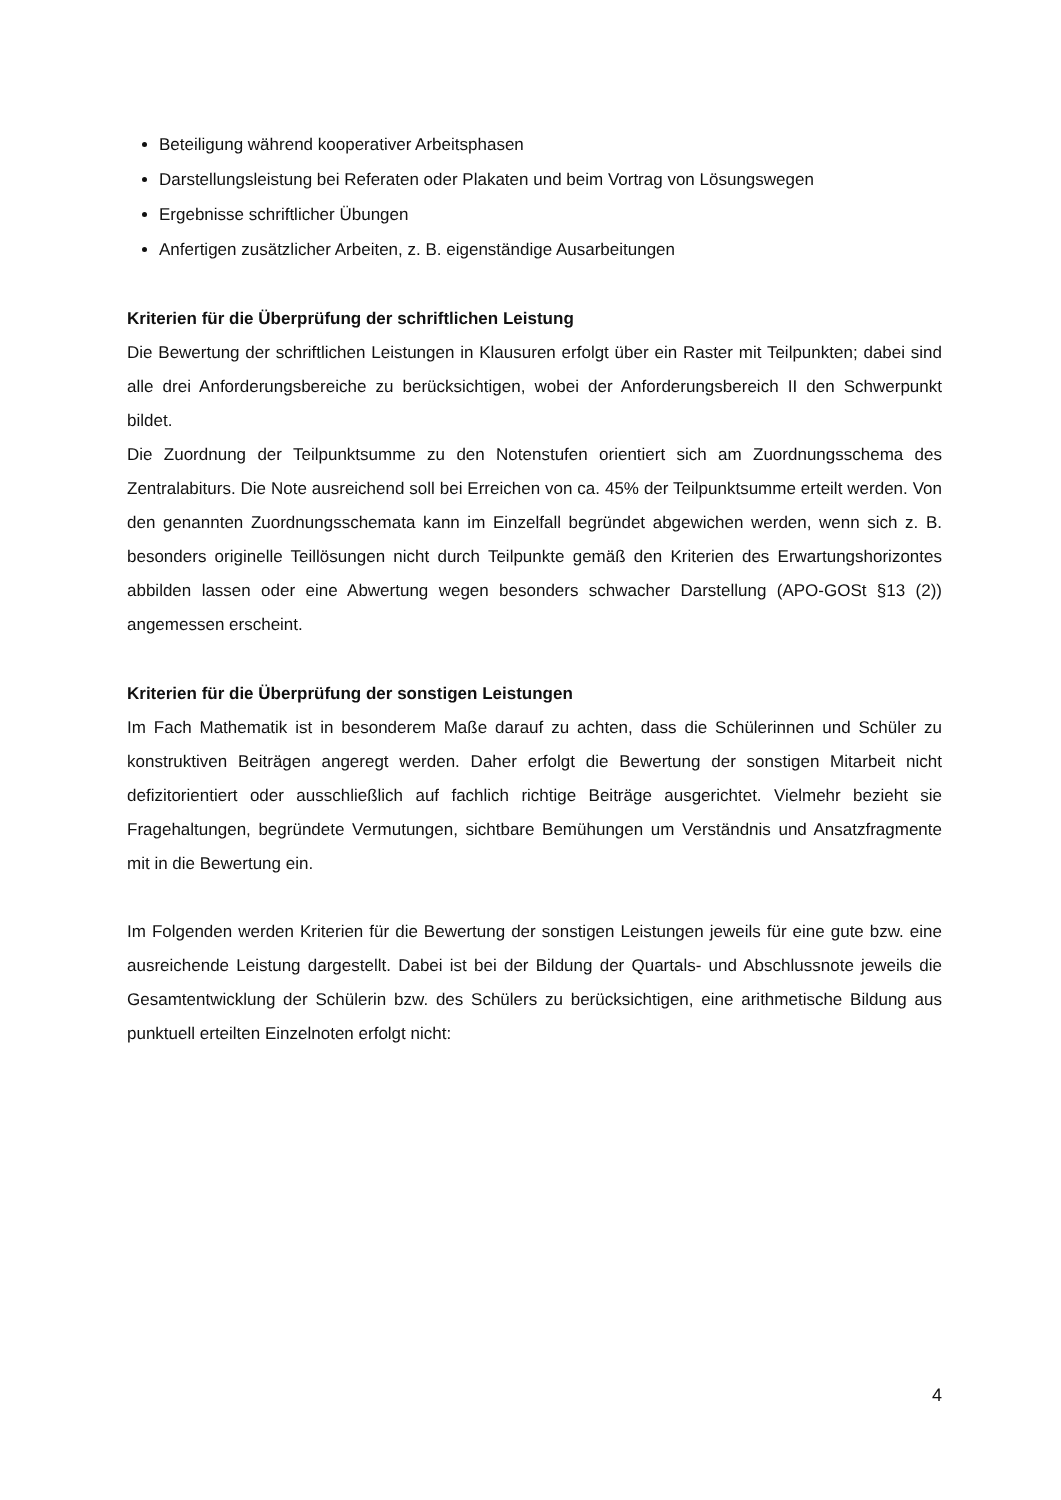Beteiligung während kooperativer Arbeitsphasen
Darstellungsleistung bei Referaten oder Plakaten und beim Vortrag von Lösungswegen
Ergebnisse schriftlicher Übungen
Anfertigen zusätzlicher Arbeiten, z. B. eigenständige Ausarbeitungen
Kriterien für die Überprüfung der schriftlichen Leistung
Die Bewertung der schriftlichen Leistungen in Klausuren erfolgt über ein Raster mit Teilpunkten; dabei sind alle drei Anforderungsbereiche zu berücksichtigen, wobei der Anforderungsbereich II den Schwerpunkt bildet.
Die Zuordnung der Teilpunktsumme zu den Notenstufen orientiert sich am Zuordnungsschema des Zentralabiturs. Die Note ausreichend soll bei Erreichen von ca. 45% der Teilpunktsumme erteilt werden. Von den genannten Zuordnungsschemata kann im Einzelfall begründet abgewichen werden, wenn sich z. B. besonders originelle Teillösungen nicht durch Teilpunkte gemäß den Kriterien des Erwartungshorizontes abbilden lassen oder eine Abwertung wegen besonders schwacher Darstellung (APO-GOSt §13 (2)) angemessen erscheint.
Kriterien für die Überprüfung der sonstigen Leistungen
Im Fach Mathematik ist in besonderem Maße darauf zu achten, dass die Schülerinnen und Schüler zu konstruktiven Beiträgen angeregt werden. Daher erfolgt die Bewertung der sonstigen Mitarbeit nicht defizitorientiert oder ausschließlich auf fachlich richtige Beiträge ausgerichtet. Vielmehr bezieht sie Fragehaltungen, begründete Vermutungen, sichtbare Bemühungen um Verständnis und Ansatzfragmente mit in die Bewertung ein.
Im Folgenden werden Kriterien für die Bewertung der sonstigen Leistungen jeweils für eine gute bzw. eine ausreichende Leistung dargestellt. Dabei ist bei der Bildung der Quartals- und Abschlussnote jeweils die Gesamtentwicklung der Schülerin bzw. des Schülers zu berücksichtigen, eine arithmetische Bildung aus punktuell erteilten Einzelnoten erfolgt nicht:
4